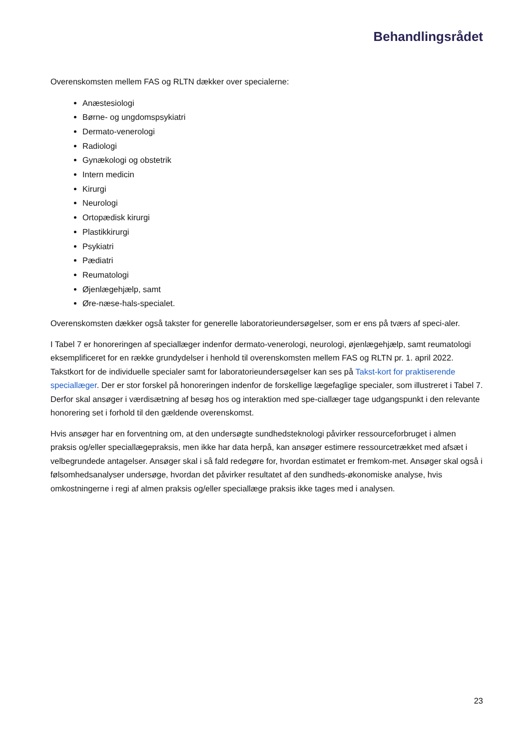Behandlingsrådet
Overenskomsten mellem FAS og RLTN dækker over specialerne:
Anæstesiologi
Børne- og ungdomspsykiatri
Dermato-venerologi
Radiologi
Gynækologi og obstetrik
Intern medicin
Kirurgi
Neurologi
Ortopædisk kirurgi
Plastikkirurgi
Psykiatri
Pædiatri
Reumatologi
Øjenlægehjælp, samt
Øre-næse-hals-specialet.
Overenskomsten dækker også takster for generelle laboratorieundersøgelser, som er ens på tværs af speci-aler.
I Tabel 7 er honoreringen af speciallæger indenfor dermato-venerologi, neurologi, øjenlægehjælp, samt reumatologi eksemplificeret for en række grundydelser i henhold til overenskomsten mellem FAS og RLTN pr. 1. april 2022. Takstkort for de individuelle specialer samt for laboratorieundersøgelser kan ses på Takst-kort for praktiserende speciallæger. Der er stor forskel på honoreringen indenfor de forskellige lægefaglige specialer, som illustreret i Tabel 7. Derfor skal ansøger i værdisætning af besøg hos og interaktion med spe-ciallæger tage udgangspunkt i den relevante honorering set i forhold til den gældende overenskomst.
Hvis ansøger har en forventning om, at den undersøgte sundhedsteknologi påvirker ressourceforbruget i almen praksis og/eller speciallægepraksis, men ikke har data herpå, kan ansøger estimere ressourcetrækket med afsæt i velbegrundede antagelser. Ansøger skal i så fald redegøre for, hvordan estimatet er fremkom-met. Ansøger skal også i følsomhedsanalyser undersøge, hvordan det påvirker resultatet af den sundheds-økonomiske analyse, hvis omkostningerne i regi af almen praksis og/eller speciallæge praksis ikke tages med i analysen.
23